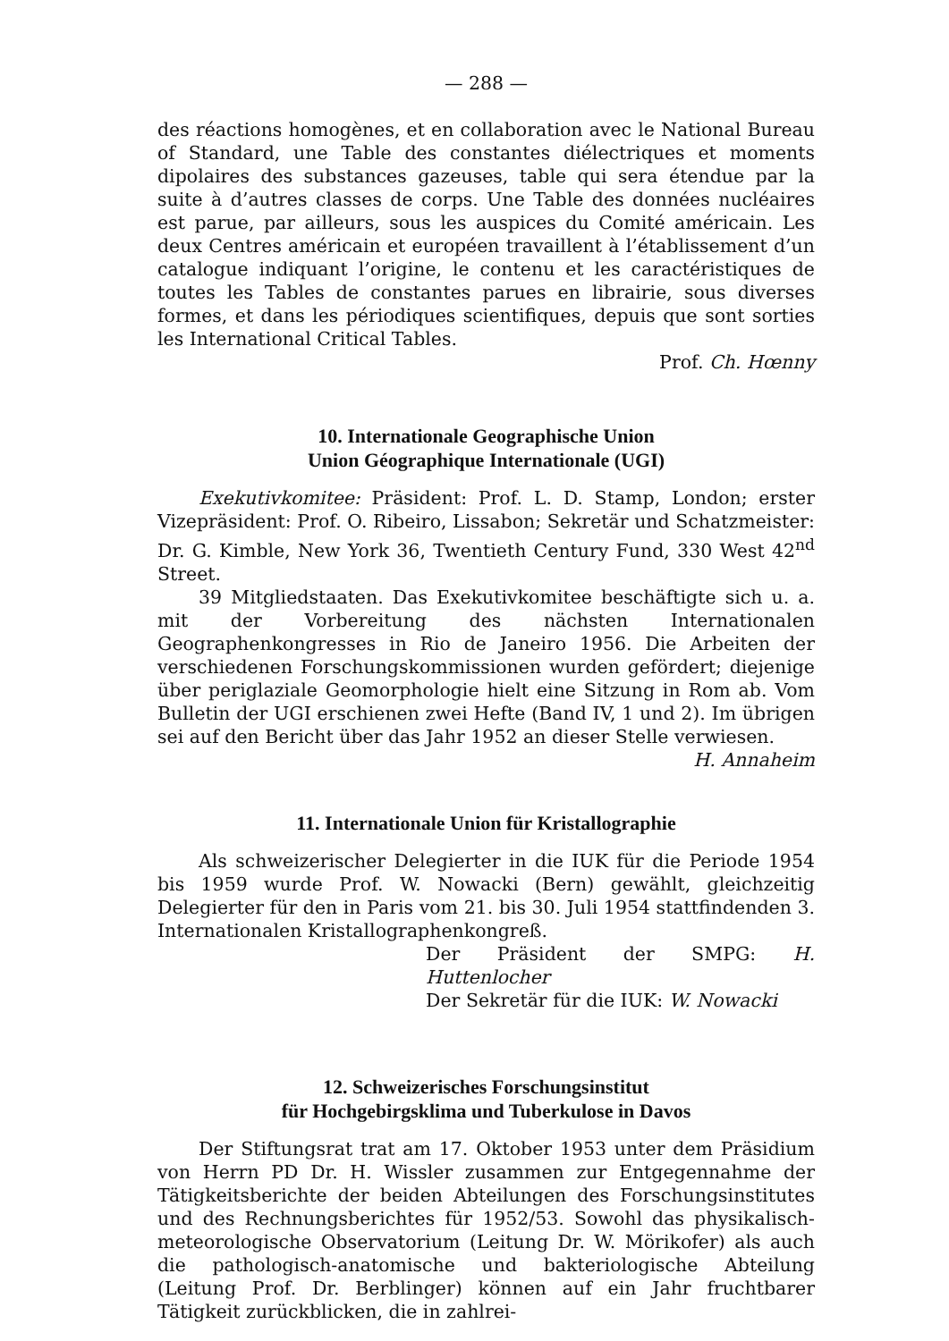— 288 —
des réactions homogènes, et en collaboration avec le National Bureau of Standard, une Table des constantes diélectriques et moments dipolaires des substances gazeuses, table qui sera étendue par la suite à d’autres classes de corps. Une Table des données nucléaires est parue, par ailleurs, sous les auspices du Comité américain. Les deux Centres américain et européen travaillent à l’établissement d’un catalogue indiquant l’origine, le contenu et les caractéristiques de toutes les Tables de constantes parues en librairie, sous diverses formes, et dans les périodiques scientifiques, depuis que sont sorties les International Critical Tables.
Prof. Ch. Hœnny
10. Internationale Geographische Union
Union Géographique Internationale (UGI)
Exekutivkomitee: Präsident: Prof. L. D. Stamp, London; erster Vizepräsident: Prof. O. Ribeiro, Lissabon; Sekretär und Schatzmeister: Dr. G. Kimble, New York 36, Twentieth Century Fund, 330 West 42<sup>nd</sup> Street.
39 Mitgliedstaaten. Das Exekutivkomitee beschäftigte sich u. a. mit der Vorbereitung des nächsten Internationalen Geographenkongresses in Rio de Janeiro 1956. Die Arbeiten der verschiedenen Forschungskommissionen wurden gefördert; diejenige über periglaziale Geomorphologie hielt eine Sitzung in Rom ab. Vom Bulletin der UGI erschienen zwei Hefte (Band IV, 1 und 2). Im übrigen sei auf den Bericht über das Jahr 1952 an dieser Stelle verwiesen. H. Annaheim
11. Internationale Union für Kristallographie
Als schweizerischer Delegierter in die IUK für die Periode 1954 bis 1959 wurde Prof. W. Nowacki (Bern) gewählt, gleichzeitig Delegierter für den in Paris vom 21. bis 30. Juli 1954 stattfindenden 3. Internationalen Kristallographenkongreß.
Der Präsident der SMPG: H. Huttenlocher
Der Sekretär für die IUK: W. Nowacki
12. Schweizerisches Forschungsinstitut
für Hochgebirgsklima und Tuberkulose in Davos
Der Stiftungsrat trat am 17. Oktober 1953 unter dem Präsidium von Herrn PD Dr. H. Wissler zusammen zur Entgegennahme der Tätigkeitsberichte der beiden Abteilungen des Forschungsinstitutes und des Rechnungsberichtes für 1952/53. Sowohl das physikalisch-meteorologische Observatorium (Leitung Dr. W. Mörikofer) als auch die pathologisch-anatomische und bakteriologische Abteilung (Leitung Prof. Dr. Berblinger) können auf ein Jahr fruchtbarer Tätigkeit zurückblicken, die in zahlrei-